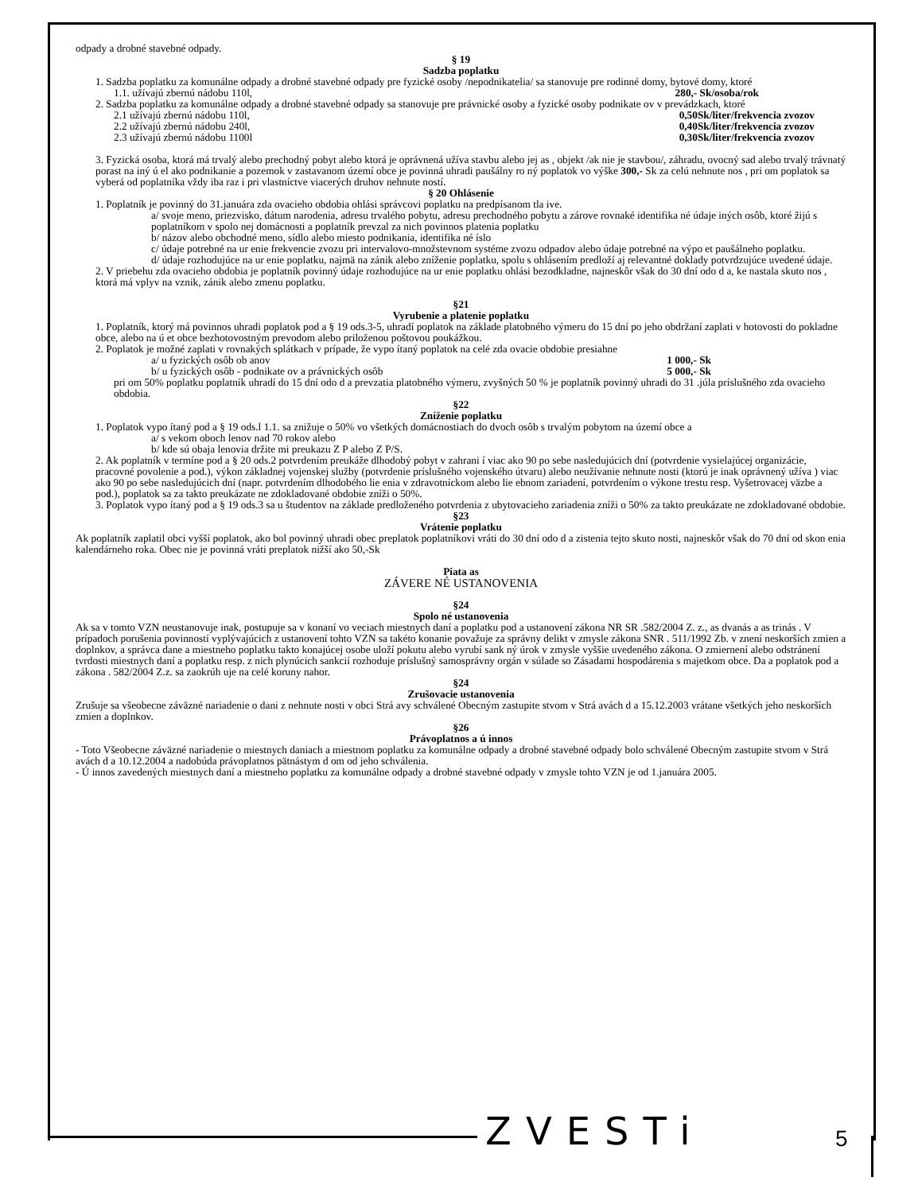odpady a drobné stavebné odpady.
§ 19
Sadzba poplatku
1. Sadzba poplatku za komunálne odpady a drobné stavebné odpady pre fyzické osoby /nepodnikatelia/ sa stanovuje pre rodinné domy, bytové domy, ktoré
1.1. užívajú zbernú nádobu 110l, 280,- Sk/osoba/rok
2. Sadzba poplatku za komunálne odpady a drobné stavebné odpady sa stanovuje pre právnické osoby a fyzické osoby podnikate ov v prevádzkach, ktoré
2.1 užívajú zbernú nádobu 110l, 0,50Sk/liter/frekvencia zvozov
2.2 užívajú zbernú nádobu 240l, 0,40Sk/liter/frekvencia zvozov
2.3 užívajú zbernú nádobu 1100l 0,30Sk/liter/frekvencia zvozov
3. Fyzická osoba, ktorá má trvalý alebo prechodný pobyt alebo ktorá je oprávnená užíva stavbu alebo jej as , objekt /ak nie je stavbou/, záhradu, ovocný sad alebo trvalý trávnatý porast na iný ú el ako podnikanie a pozemok v zastavanom území obce je povinná uhradi paušálny ro ný poplatok vo výške 300,- Sk za celú nehnute nos , pri om poplatok sa vyberá od poplatníka vždy iba raz i pri vlastníctve viacerých druhov nehnute ností.
§ 20 Ohlásenie
1. Poplatník je povinný do 31.januára zda ovacieho obdobia ohlási správcovi poplatku na predpísanom tla ive.
a/ svoje meno, priezvisko, dátum narodenia, adresu trvalého pobytu, adresu prechodného pobytu a zárove rovnaké identifika né údaje iných osôb, ktoré žijú s poplatníkom v spolo nej domácnosti a poplatník prevzal za nich povinnos platenia poplatku
b/ názov alebo obchodné meno, sídlo alebo miesto podnikania, identifika né íslo
c/ údaje potrebné na ur enie frekvencie zvozu pri intervalovo-množstevnom systéme zvozu odpadov alebo údaje potrebné na výpo et paušálneho poplatku.
d/ údaje rozhodujúce na ur enie poplatku, najmä na zánik alebo zníženie poplatku, spolu s ohlásením predloží aj relevantné doklady potvrdzujúce uvedené údaje.
2. V priebehu zda ovacieho obdobia je poplatník povinný údaje rozhodujúce na ur enie poplatku ohlási bezodkladne, najneskôr však do 30 dní odo d a, ke nastala skuto nos , ktorá má vplyv na vznik, zánik alebo zmenu poplatku.
§21
Vyrubenie a platenie poplatku
1. Poplatník, ktorý má povinnos uhradi poplatok pod a § 19 ods.3-5, uhradí poplatok na základe platobného výmeru do 15 dní po jeho obdržaní zaplati v hotovosti do pokladne obce, alebo na ú et obce bezhotovostným prevodom alebo priloženou poštovou poukážkou.
2. Poplatok je možné zaplati v rovnakých splátkach v prípade, že vypo ítaný poplatok na celé zda ovacie obdobie presiahne
a/ u fyzických osôb ob anov 1 000,- Sk
b/ u fyzických osôb - podnikate ov a právnických osôb 5 000,- Sk
pri om 50% poplatku poplatník uhradí do 15 dní odo d a prevzatia platobného výmeru, zvyšných 50 % je poplatník povinný uhradi do 31 .júla príslušného zda ovacieho obdobia.
§22
Zníženie poplatku
1. Poplatok vypo ítaný pod a § 19 ods.l 1.1. sa znižuje o 50% vo všetkých domácnostiach do dvoch osôb s trvalým pobytom na území obce a
a/ s vekom oboch lenov nad 70 rokov alebo
b/ kde sú obaja lenovia držite mi preukazu Z P alebo Z P/S.
2. Ak poplatník v termíne pod a § 20 ods.2 potvrdením preukáže dlhodobý pobyt v zahrani í viac ako 90 po sebe nasledujúcich dní (potvrdenie vysielajúcej organizácie, pracovné povolenie a pod.), výkon základnej vojenskej služby (potvrdenie príslušného vojenského útvaru) alebo neužívanie nehnute nosti (ktorú je inak oprávnený užíva ) viac ako 90 po sebe nasledujúcich dní (napr. potvrdením dlhodobého lie enia v zdravotníckom alebo lie ebnom zariadení, potvrdením o výkone trestu resp. Vyšetrovacej väzbe a pod.), poplatok sa za takto preukázate ne zdokladované obdobie zníži o 50%.
3. Poplatok vypo ítaný pod a § 19 ods.3 sa u študentov na základe predloženého potvrdenia z ubytovacieho zariadenia zníži o 50% za takto preukázate ne zdokladované obdobie.
§23
Vrátenie poplatku
Ak poplatník zaplatil obci vyšší poplatok, ako bol povinný uhradi obec preplatok poplatníkovi vráti do 30 dní odo d a zistenia tejto skuto nosti, najneskôr však do 70 dní od skon enia kalendárneho roka. Obec nie je povinná vráti preplatok nižší ako 50,-Sk
Piata as
ZÁVERE NÉ USTANOVENIA
§24
Spolo né ustanovenia
Ak sa v tomto VZN neustanovuje inak, postupuje sa v konaní vo veciach miestnych daní a poplatku pod a ustanovení zákona NR SR .582/2004 Z. z., as dvanás a as trinás . V prípadoch porušenia povinností vyplývajúcich z ustanovení tohto VZN sa takéto konanie považuje za správny delikt v zmysle zákona SNR . 511/1992 Zb. v znení neskorších zmien a doplnkov, a správca dane a miestneho poplatku takto konajúcej osobe uloží pokutu alebo vyrubí sank ný úrok v zmysle vyššie uvedeného zákona. O zmiernení alebo odstránení tvrdosti miestnych daní a poplatku resp. z nich plynúcich sankcií rozhoduje príslušný samosprávny orgán v súlade so Zásadami hospodárenia s majetkom obce. Da a poplatok pod a zákona . 582/2004 Z.z. sa zaokrúh uje na celé koruny nahor.
§24
Zrušovacie ustanovenia
Zrušuje sa všeobecne záväzné nariadenie o dani z nehnute nosti v obci Strá avy schválené Obecným zastupite stvom v Strá avách d a 15.12.2003 vrátane všetkých jeho neskorších zmien a doplnkov.
§26
Právoplatnos a ú innos
- Toto Všeobecne záväzné nariadenie o miestnych daniach a miestnom poplatku za komunálne odpady a drobné stavebné odpady bolo schválené Obecným zastupite stvom v Strá avách d a 10.12.2004 a nadobúda právoplatnos pätnástym d om od jeho schválenia.
- Ú innos zavedených miestnych daní a miestneho poplatku za komunálne odpady a drobné stavebné odpady v zmysle tohto VZN je od 1.januára 2005.
ZVESTi 5